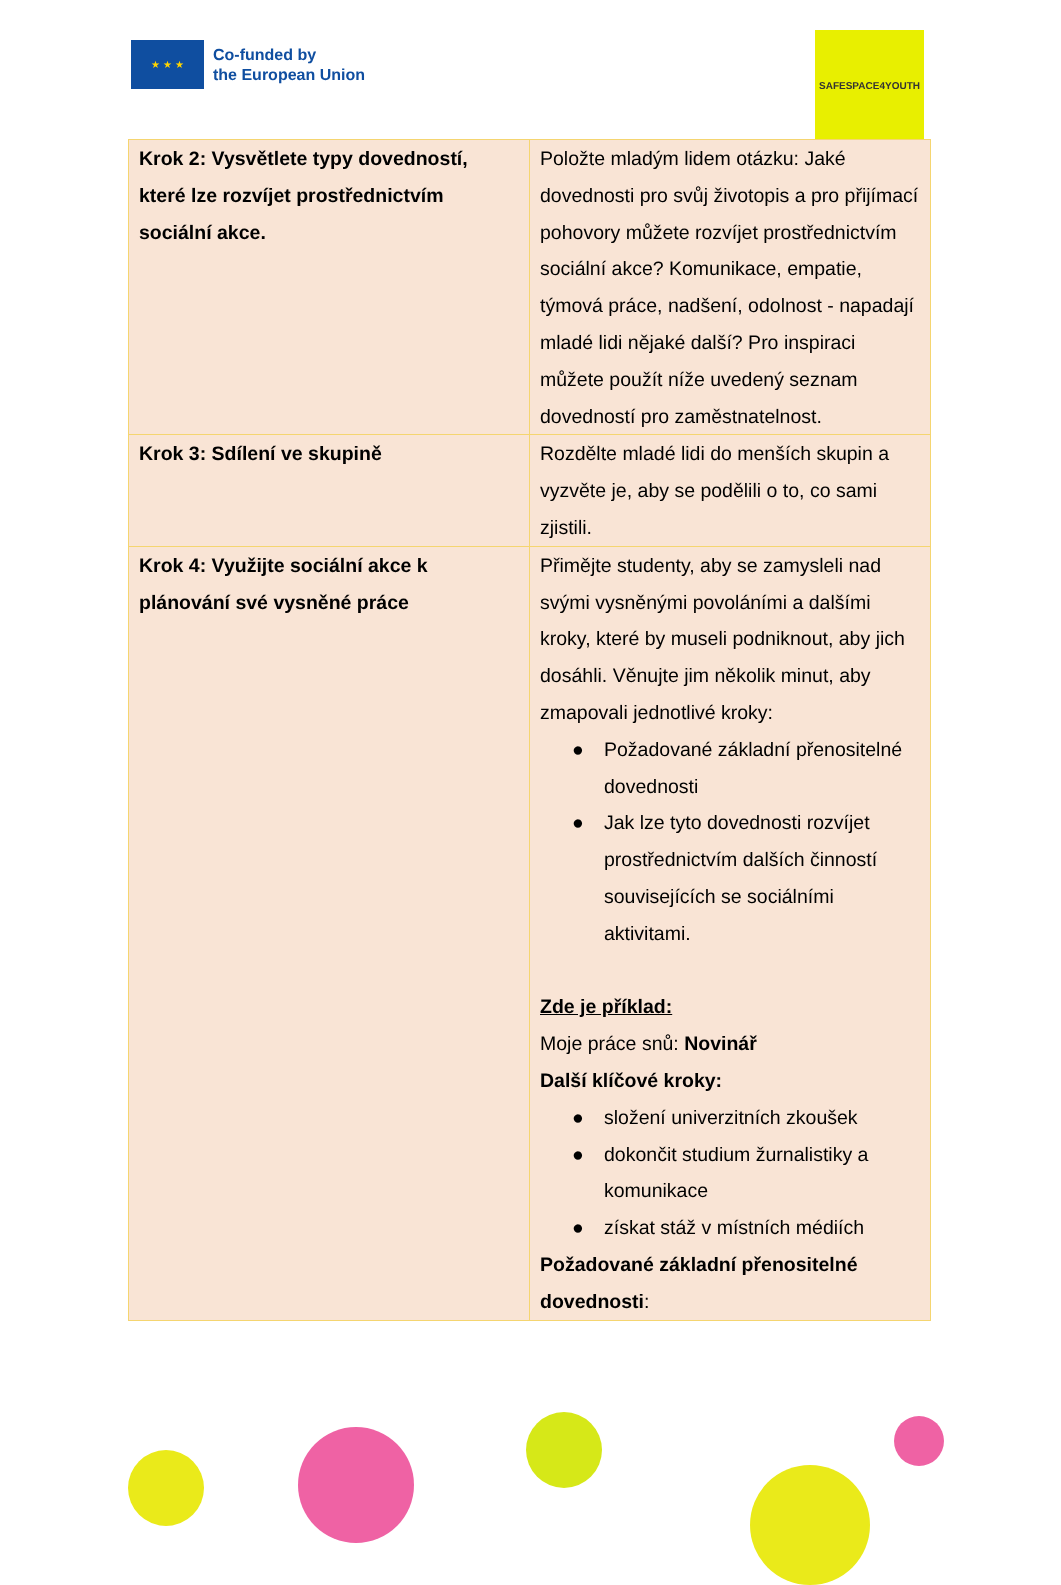★ ★ ★
Co-funded by
the European Union
SAFESPACE4YOUTH
| Krok 2: Vysvětlete typy dovedností, které lze rozvíjet prostřednictvím sociální akce. | Položte mladým lidem otázku: Jaké dovednosti pro svůj životopis a pro přijímací pohovory můžete rozvíjet prostřednictvím sociální akce? Komunikace, empatie, týmová práce, nadšení, odolnost - napadají mladé lidi nějaké další? Pro inspiraci můžete použít níže uvedený seznam dovedností pro zaměstnatelnost. |
| Krok 3: Sdílení ve skupině | Rozdělte mladé lidi do menších skupin a vyzvěte je, aby se podělili o to, co sami zjistili. |
| Krok 4: Využijte sociální akce k plánování své vysněné práce | Přimějte studenty, aby se zamysleli nad svými vysněnými povoláními a dalšími kroky, které by museli podniknout, aby jich dosáhli. Věnujte jim několik minut, aby zmapovali jednotlivé kroky: ● Požadované základní přenositelné dovednosti ● Jak lze tyto dovednosti rozvíjet prostřednictvím dalších činností souvisejících se sociálními aktivitami. Zde je příklad: Moje práce snů: Novinář Další klíčové kroky: ● složení univerzitních zkoušek ● dokončit studium žurnalistiky a komunikace ● získat stáž v místních médiích Požadované základní přenositelné dovednosti : |